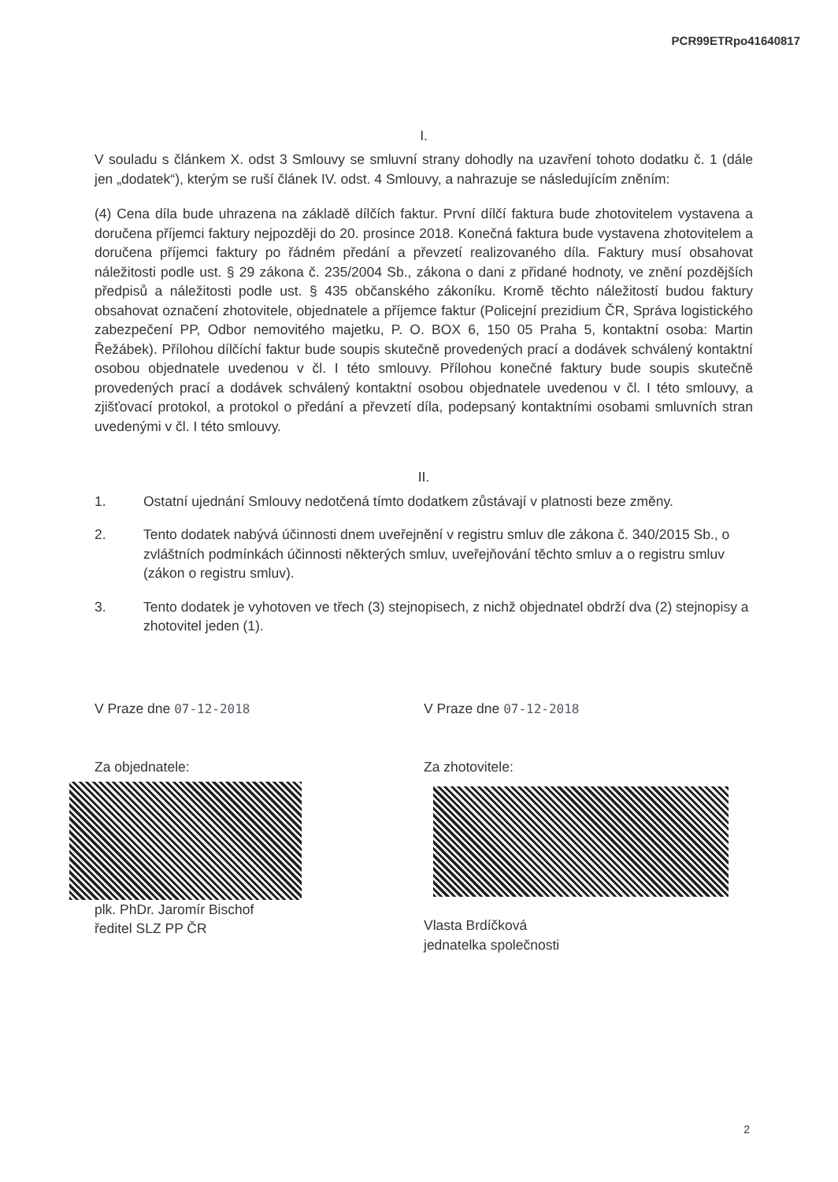PCR99ETRpo41640817
I.
V souladu s článkem X. odst 3 Smlouvy se smluvní strany dohodly na uzavření tohoto dodatku č. 1 (dále jen „dodatek“), kterým se ruší článek IV. odst. 4 Smlouvy, a nahrazuje se následujícím zněním:
(4) Cena díla bude uhrazena na základě dílčích faktur. První dílčí faktura bude zhotovitelem vystavena a doručena příjemci faktury nejpozději do 20. prosince 2018. Konečná faktura bude vystavena zhotovitelem a doručena příjemci faktury po řádném předání a převzetí realizovaného díla. Faktury musí obsahovat náležitosti podle ust. § 29 zákona č. 235/2004 Sb., zákona o dani z přidané hodnoty, ve znění pozdějších předpisů a náležitosti podle ust. § 435 občanského zákoníku. Kromě těchto náležitostí budou faktury obsahovat označení zhotovitele, objednatele a příjemce faktur (Policejní prezidium ČR, Správa logistického zabezpečení PP, Odbor nemovitého majetku, P. O. BOX 6, 150 05 Praha 5, kontaktní osoba: Martin Řežábek). Přílohou dílčíchí faktur bude soupis skutečně provedených prací a dodávek schválený kontaktní osobou objednatele uvedenou v čl. I této smlouvy. Přílohou konečné faktury bude soupis skutečně provedených prací a dodávek schválený kontaktní osobou objednatele uvedenou v čl. I této smlouvy, a zjišťovací protokol, a protokol o předání a převzetí díla, podepsaný kontaktními osobami smluvních stran uvedenými v čl. I této smlouvy.
II.
1. Ostatní ujednání Smlouvy nedotčená tímto dodatkem zůstávají v platnosti beze změny.
2. Tento dodatek nabývá účinnosti dnem uveřejnění v registru smluv dle zákona č. 340/2015 Sb., o zvláštních podmínkách účinnosti některých smluv, uveřejňování těchto smluv a o registru smluv (zákon o registru smluv).
3. Tento dodatek je vyhotoven ve třech (3) stejnopisech, z nichž objednatel obdrží dva (2) stejnopisy a zhotovitel jeden (1).
V Praze dne 07-12-2018
Za objednatele:
plk. PhDr. Jaromír Bischof
ředitel SLZ PP ČR
V Praze dne 07-12-2018
Za zhotovitele:
Vlasta Brdíčková
jednatelka společnosti
2